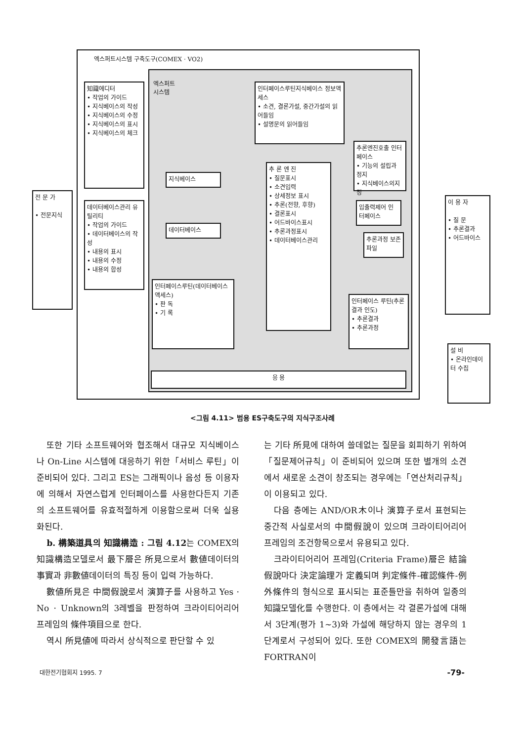엑스퍼트시스템 구축도구(COMEX · VO2)
엑스퍼트
시스템
전 문 가
• 전문지식
知識에디터
• 작업의 가이드
• 지식베이스의 작성
• 지식베이스의 수정
• 지식베이스의 표시
• 지식베이스의 체크
데이터베이스관리 유틸리티
• 작업의 가이드
• 데이터베이스의 작성
• 내용의 표시
• 내용의 수정
• 내용의 합성
인터페이스루틴지식베이스 정보액세스
• 소견, 결론가설, 중간가설의 읽어들임
• 설명문의 읽어들임
지식베이스
데이터베이스
추 론 엔 진
• 질문표시
• 소견입력
• 상세정보 표시
• 추론(전향, 후향)
• 결론표시
• 어드바이스표시
• 추론과정표시
• 데이터베이스관리
추론엔진호출 인터페이스
• 기능의 설립과 정지
• 지식베이스의지정
입출력제어 인터페이스
추론과정 보존파일
인터페이스 루틴(추론결과 인도)
• 추론결과
• 추론과정
인터페이스루틴(데이터베이스액세스)
• 판 독
• 기 록
응 용
이 용 자
• 질 문
• 추론결과
• 어드바이스
설 비
• 온라인데이터 수집
<그림 4.11> 범용 ES구축도구의 지식구조사례
또한 기타 소프트웨어와 협조해서 대규모 지식베이스나 On-Line 시스템에 대응하기 위한「서비스 루틴」이 준비되어 있다. 그리고 ES는 그래픽이나 음성 등 이용자에 의해서 자연스럽게 인터페이스를 사용한다든지 기존의 소프트웨어를 유효적절하게 이용함으로써 더욱 실용화된다.
b. 構築道具의 知識構造 : 그림 4.12는 COMEX의 知識構造모델로서 最下層은 所見으로서 數値데이터의 事實과 非數値데이터의 특징 등이 입력 가능하다.
數値所見은 中間假說로서 演算子를 사용하고 Yes · No · Unknown의 3레벨을 판정하여 크라이티어리어 프레임의 條件項目으로 한다.
역시 所見値에 따라서 상식적으로 판단할 수 있
는 기타 所見에 대하여 쓸데없는 질문을 회피하기 위하여「질문제어규칙」이 준비되어 있으며 또한 별개의 소견에서 새로운 소견이 창조되는 경우에는「연산처리규칙」이 이용되고 있다.
다음 층에는 AND/OR木이나 演算子로서 표현되는 중간적 사실로서의 中間假說이 있으며 크라이티어리어 프레임의 조건항목으로서 유용되고 있다.
크라이티어리어 프레임(Criteria Frame)層은 結論假說마다 決定論理가 定義되며 判定條件-確認條件-例外條件의 형식으로 표시되는 표준틀만을 취하여 일종의 知識모델化를 수행한다. 이 층에서는 각 결론가설에 대해서 3단계(평가 1~3)와 가설에 해당하지 않는 경우의 1단계로서 구성되어 있다. 또한 COMEX의 開發言語는 FORTRAN이
대한전기협회지 1995. 7 -79-